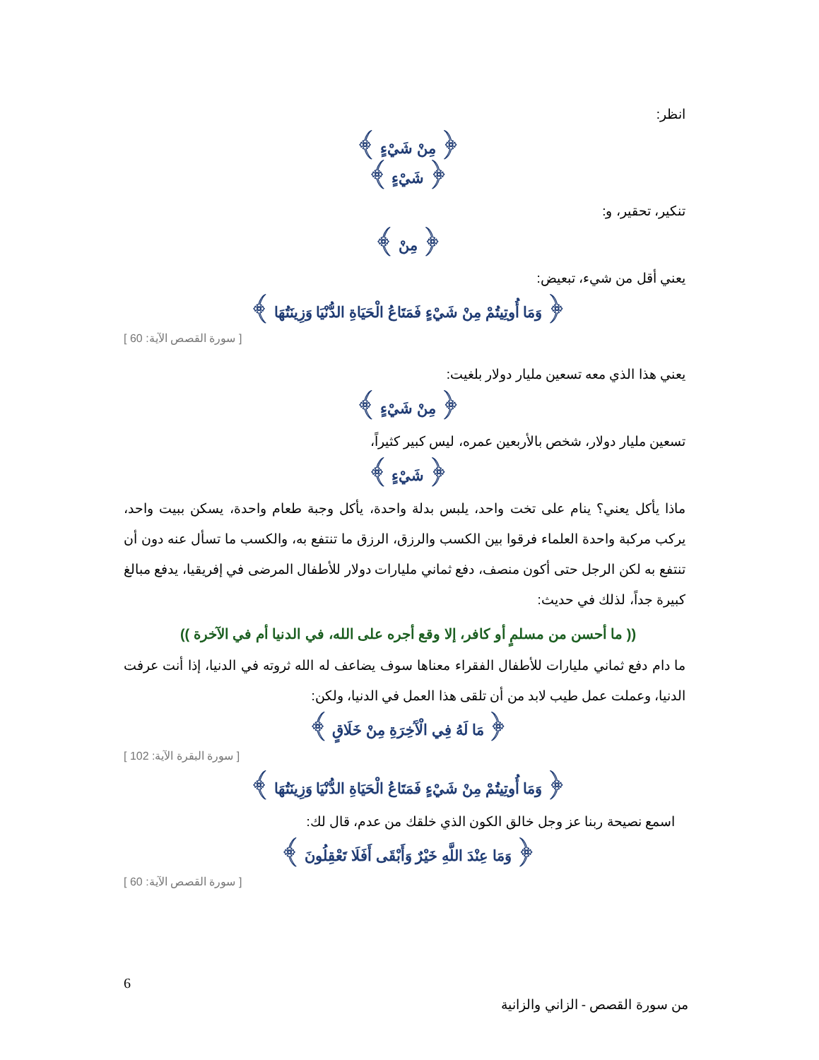انظر:
﴿ مِنْ شَيْءٍ ﴾
﴿ شَيْءٍ ﴾
تنكير، تحقير، و:
﴿ مِنْ ﴾
يعني أقل من شيء، تبعيض:
﴿ وَمَا أُوتِيتُمْ مِنْ شَيْءٍ فَمَتَاعُ الْحَيَاةِ الدُّنْيَا وَزِينَتُهَا ﴾
[ سورة القصص الآية: 60 ]
يعني هذا الذي معه تسعين مليار دولار بلغيت:
﴿ مِنْ شَيْءٍ ﴾
تسعين مليار دولار، شخص بالأربعين عمره، ليس كبير كثيراً،
﴿ شَيْءٍ ﴾
ماذا يأكل يعني؟ ينام على تخت واحد، يلبس بدلة واحدة، يأكل وجبة طعام واحدة، يسكن ببيت واحد، يركب مركبة واحدة العلماء فرقوا بين الكسب والرزق، الرزق ما تنتفع به، والكسب ما تسأل عنه دون أن تنتفع به لكن الرجل حتى أكون منصف، دفع ثماني مليارات دولار للأطفال المرضى في إفريقيا، يدفع مبالغ كبيرة جداً، لذلك في حديث:
(( ما أحسن من مسلمٍ أو كافر، إلا وقع أجره على الله، في الدنيا أم في الآخرة ))
ما دام دفع ثماني مليارات للأطفال الفقراء معناها سوف يضاعف له الله ثروته في الدنيا، إذا أنت عرفت الدنيا، وعملت عمل طيب لابد من أن تلقى هذا العمل في الدنيا، ولكن:
﴿ مَا لَهُ فِي الْآَخِرَةِ مِنْ خَلَاقٍ ﴾
[ سورة البقرة الآية: 102 ]
﴿ وَمَا أُوتِيتُمْ مِنْ شَيْءٍ فَمَتَاعُ الْحَيَاةِ الدُّنْيَا وَزِينَتُهَا ﴾
اسمع نصيحة ربنا عز وجل خالق الكون الذي خلقك من عدم، قال لك:
﴿ وَمَا عِنْدَ اللَّهِ خَيْرٌ وَأَبْقَى أَفَلَا تَعْقِلُونَ ﴾
[ سورة القصص الآية: 60 ]
6
من سورة القصص - الزاني والزانية